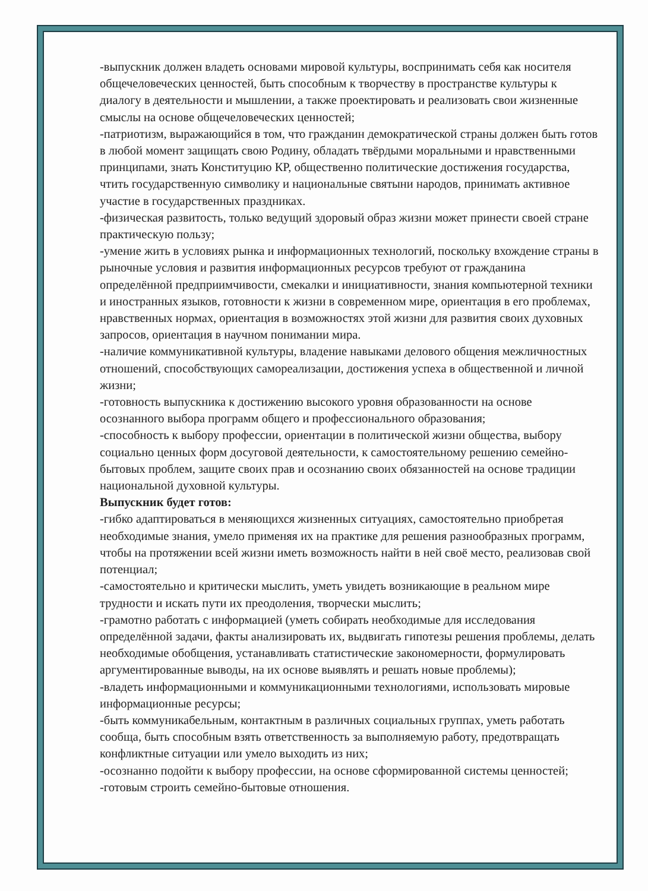-выпускник должен владеть основами мировой культуры, воспринимать себя как носителя общечеловеческих ценностей, быть способным к творчеству в пространстве культуры к диалогу в деятельности и мышлении, а также проектировать и реализовать свои жизненные смыслы на основе общечеловеческих ценностей;
-патриотизм, выражающийся в том, что гражданин демократической страны должен быть готов в любой момент защищать свою Родину, обладать твёрдыми моральными и нравственными принципами, знать Конституцию КР, общественно политические достижения государства, чтить государственную символику и национальные святыни народов, принимать активное участие в государственных праздниках.
-физическая развитость, только ведущий здоровый образ жизни может принести своей стране практическую пользу;
-умение жить в условиях рынка и информационных технологий, поскольку вхождение страны в рыночные условия и развития информационных ресурсов требуют от гражданина определённой предприимчивости, смекалки и инициативности, знания компьютерной техники и иностранных языков, готовности к жизни в современном мире, ориентация в его проблемах, нравственных нормах, ориентация в возможностях этой жизни для развития своих духовных запросов, ориентация в научном понимании мира.
-наличие коммуникативной культуры, владение навыками делового общения межличностных отношений, способствующих самореализации, достижения успеха в общественной и личной жизни;
-готовность выпускника к достижению высокого уровня образованности на основе осознанного выбора программ общего и профессионального образования;
-способность к выбору профессии, ориентации в политической жизни общества, выбору социально ценных форм досуговой деятельности, к самостоятельному решению семейно-бытовых проблем, защите своих прав и осознанию своих обязанностей на основе традиции национальной духовной культуры.
Выпускник будет готов:
-гибко адаптироваться в меняющихся жизненных ситуациях, самостоятельно приобретая необходимые знания, умело применяя их на практике для решения разнообразных программ, чтобы на протяжении всей жизни иметь возможность найти в ней своё место, реализовав свой потенциал;
-самостоятельно и критически мыслить, уметь увидеть возникающие в реальном мире трудности и искать пути их преодоления, творчески мыслить;
-грамотно работать с информацией (уметь собирать необходимые для исследования определённой задачи, факты анализировать их, выдвигать гипотезы решения проблемы, делать необходимые обобщения, устанавливать статистические закономерности, формулировать аргументированные выводы, на их основе выявлять и решать новые проблемы);
-владеть информационными и коммуникационными технологиями, использовать мировые информационные ресурсы;
-быть коммуникабельным, контактным в различных социальных группах, уметь работать сообща, быть способным взять ответственность за выполняемую работу, предотвращать конфликтные ситуации или умело выходить из них;
-осознанно подойти к выбору профессии, на основе сформированной системы ценностей;
-готовым строить семейно-бытовые отношения.